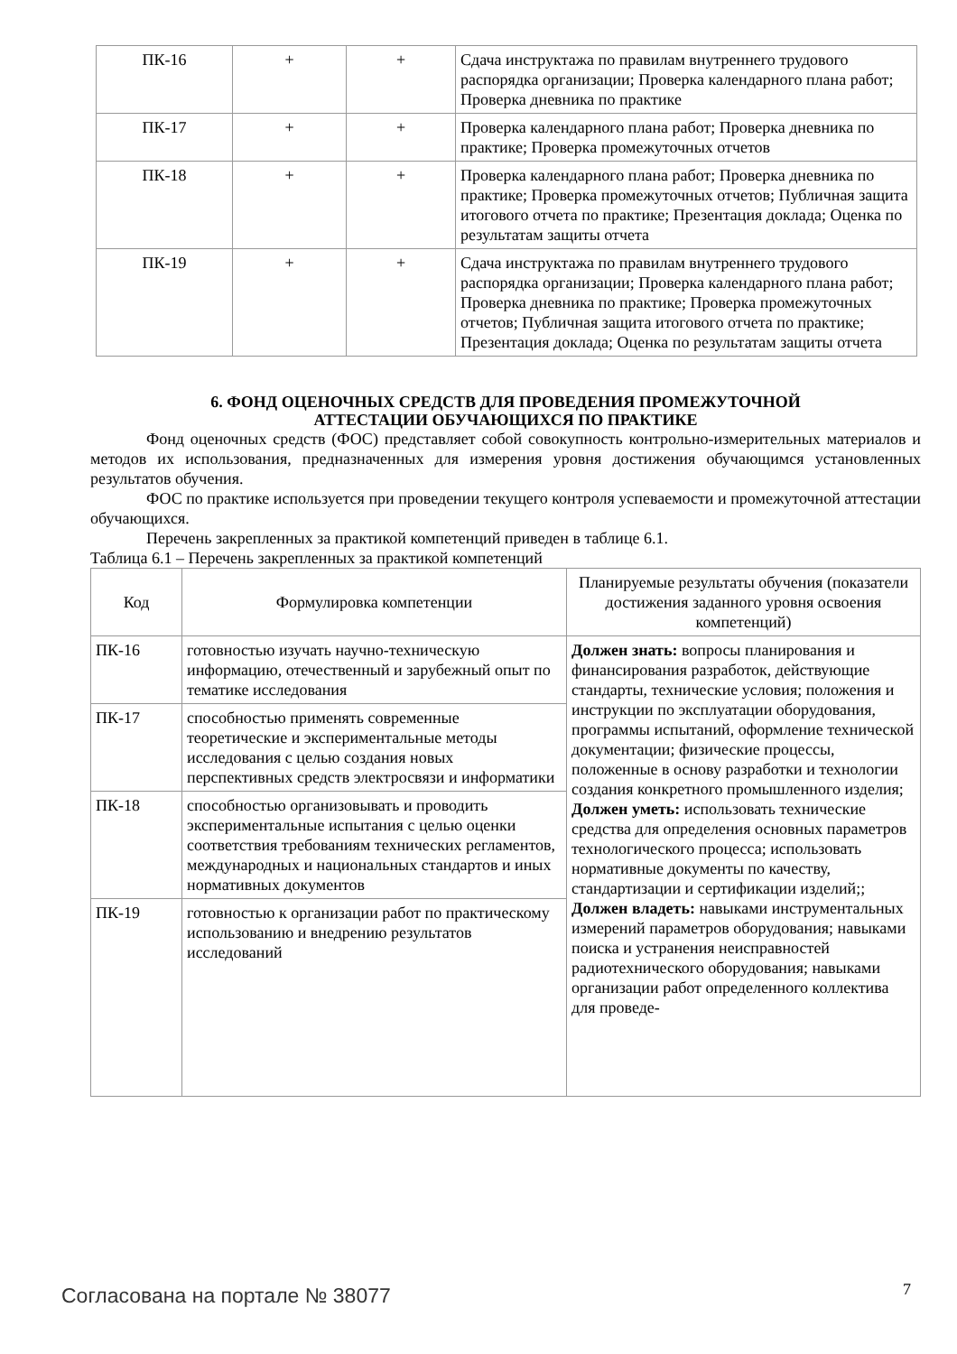| ПК-16 | + | + | Сдача инструктажа по правилам внутреннего трудового распорядка организации; Проверка календарного плана работ; Проверка дневника по практике |
| ПК-17 | + | + | Проверка календарного плана работ; Проверка дневника по практике; Проверка промежуточных отчетов |
| ПК-18 | + | + | Проверка календарного плана работ; Проверка дневника по практике; Проверка промежуточных отчетов; Публичная защита итогового отчета по практике; Презентация доклада; Оценка по результатам защиты отчета |
| ПК-19 | + | + | Сдача инструктажа по правилам внутреннего трудового распорядка организации; Проверка календарного плана работ; Проверка дневника по практике; Проверка промежуточных отчетов; Публичная защита итогового отчета по практике; Презентация доклада; Оценка по результатам защиты отчета |
6. ФОНД ОЦЕНОЧНЫХ СРЕДСТВ ДЛЯ ПРОВЕДЕНИЯ ПРОМЕЖУТОЧНОЙ
АТТЕСТАЦИИ ОБУЧАЮЩИХСЯ ПО ПРАКТИКЕ
Фонд оценочных средств (ФОС) представляет собой совокупность контрольно-измерительных материалов и методов их использования, предназначенных для измерения уровня достижения обучающимся установленных результатов обучения.
ФОС по практике используется при проведении текущего контроля успеваемости и промежуточной аттестации обучающихся.
Перечень закрепленных за практикой компетенций приведен в таблице 6.1.
Таблица 6.1 – Перечень закрепленных за практикой компетенций
| Код | Формулировка компетенции | Планируемые результаты обучения (показатели достижения заданного уровня освоения компетенций) |
| --- | --- | --- |
| ПК-16 | готовностью изучать научно-техническую информацию, отечественный и зарубежный опыт по тематике исследования | Должен знать: вопросы планирования и финансирования разработок, действующие стандарты, технические условия; положения и инструкции по эксплуатации оборудования, программы испытаний, оформление технической документации; физические процессы, положенные в основу разработки и технологии создания конкретного промышленного изделия; Должен уметь: использовать технические средства для определения основных параметров технологического процесса; использовать нормативные документы по качеству, стандартизации и сертификации изделий;; Должен владеть: навыками инструментальных измерений параметров оборудования; навыками поиска и устранения неисправностей радиотехнического оборудования; навыками организации работ определенного коллектива для проведе- |
| ПК-17 | способностью применять современные теоретические и экспериментальные методы исследования с целью создания новых перспективных средств электросвязи и информатики | |
| ПК-18 | способностью организовывать и проводить экспериментальные испытания с целью оценки соответствия требованиям технических регламентов, международных и национальных стандартов и иных нормативных документов | |
| ПК-19 | готовностью к организации работ по практическому использованию и внедрению результатов исследований | |
Согласована на портале № 38077 7